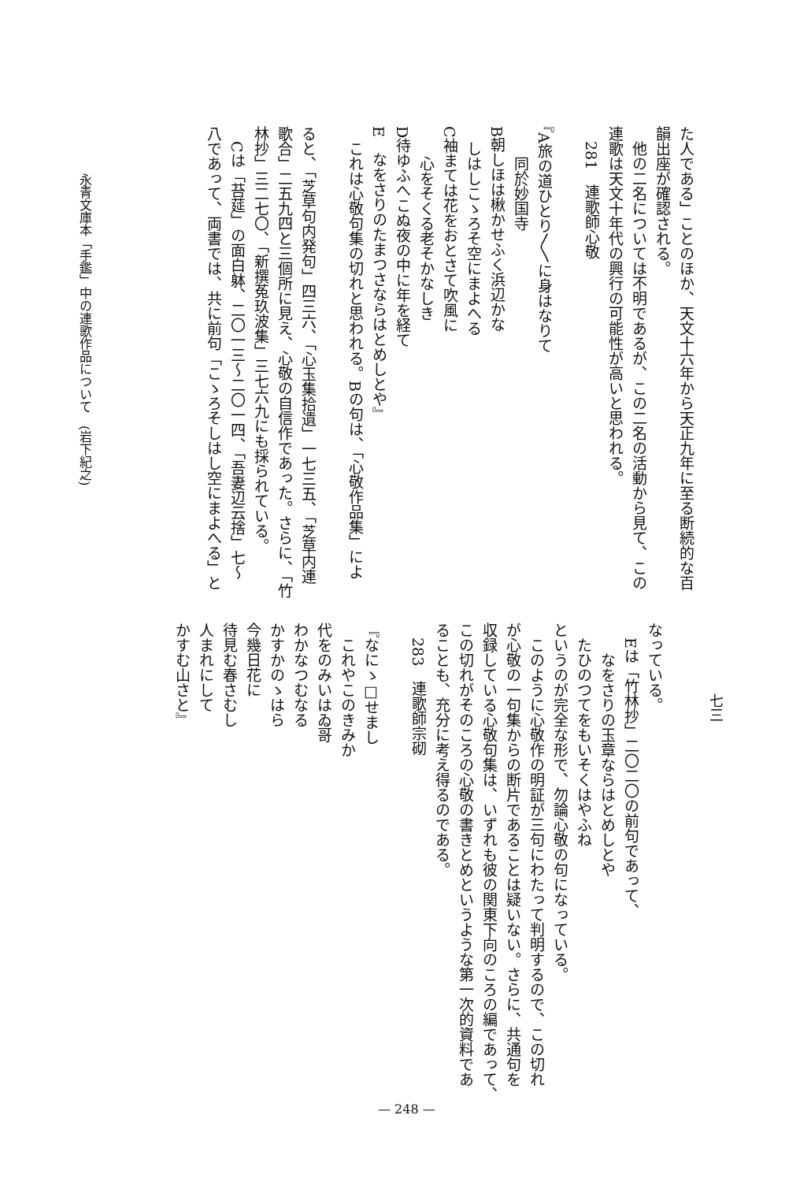た人である」ことのほか、天文十六年から天正九年に至る断続的な百
韻出座が確認される。
他の二名については不明であるが、この二名の活動から見て、この
連歌は天文十年代の興行の可能性が高いと思われる。
281　連歌師心敬
『A旅の道ひとり〳〵に身はなりて
同於妙国寺
B朝しほは楸かせふく浜辺かな
しはしこゝろそ空にまよへる
C袖まては花をおとさて吹風に
心をそくる老そかなしき
D待ゆふへこぬ夜の中に年を経て
E　なをさりのたまつさならはとめしとや』
これは心敬句集の切れと思われる。Bの句は、「心敬作品集」によ
ると、「芝草句内発句」四三六、「心玉集拾遺」一七三五、「芝草内連
歌合」二五九四と三個所に見え、心敬の自信作であった。さらに、「竹
林抄」三二七〇、「新撰菟玖波集」三七六九にも採られている。
Cは「苔莚」の面白躰、二〇一三〜二〇一四、「吾妻辺云捨」七〜
八であって、両書では、共に前句「こゝろそしはし空にまよへる」と
なっている。
Eは「竹林抄」二〇二〇の前句であって、
なをさりの玉章ならはとめしとや
たひのつてをもいそくはやふね
というのが完全な形で、勿論心敬の句になっている。
このように心敬作の明証が三句にわたって判明するので、この切れ
が心敬の一句集からの断片であることは疑いない。さらに、共通句を
収録している心敬句集は、いずれも彼の関東下向のころの編であって、
この切れがそのころの心敬の書きとめというような第一次的資料であ
ることも、充分に考え得るのである。
283　連歌師宗砌
『なにゝ□せまし
これやこのきみか
代をのみいはゐ哥
わかなつむなる
かすかのゝはら
今幾日花に
待見む春さむし
人まれにして
かすむ山さと』
永青文庫本「手鑑」中の連歌作品について　(岩下紀之)
七三
— 248 —